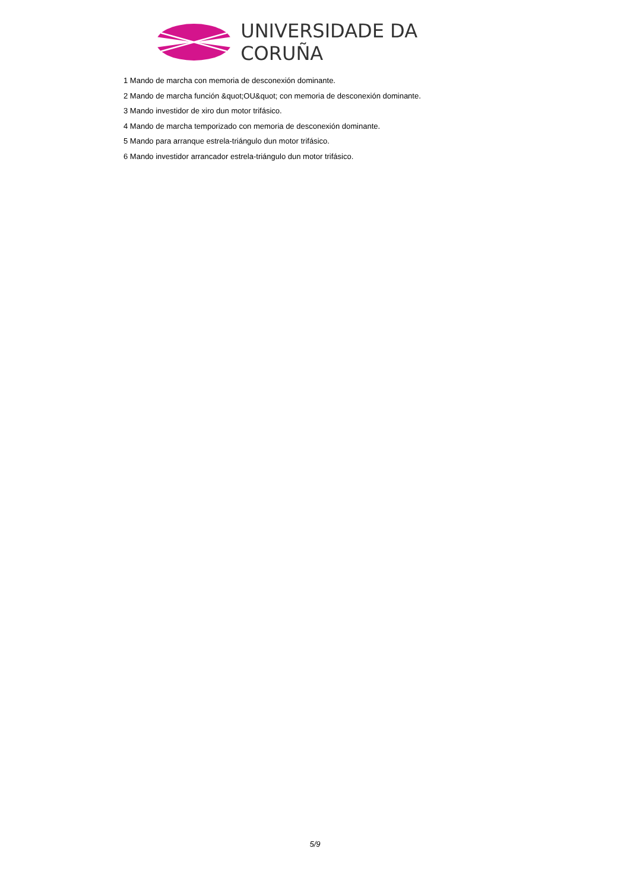UNIVERSIDADE DA CORUÑA
1 Mando de marcha con memoria de desconexión dominante.
2 Mando de marcha función &quot;OU&quot; con memoria de desconexión dominante.
3 Mando investidor de xiro dun motor trifásico.
4 Mando de marcha temporizado con memoria de desconexión dominante.
5 Mando para arranque estrela-triángulo dun motor trifásico.
6 Mando investidor arrancador estrela-triángulo dun motor trifásico.
5/9